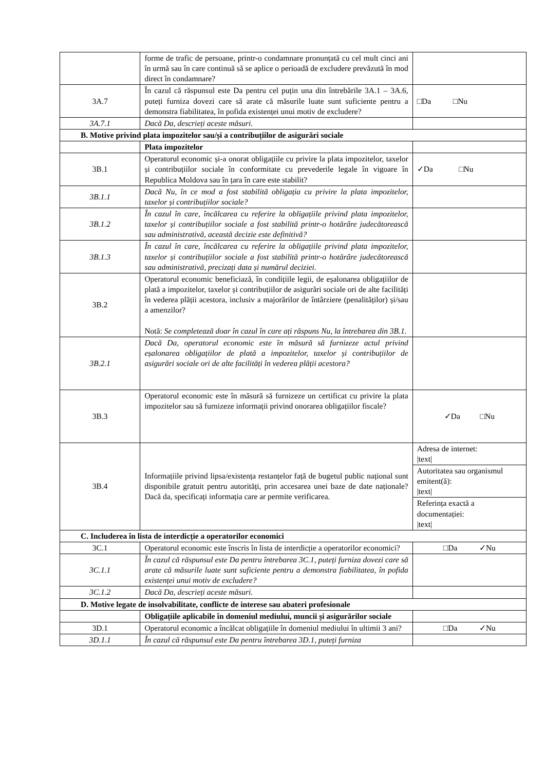| | forme de trafic de persoane, printr-o condamnare pronunțată cu cel mult cinci ani în urmă sau în care continuă să se aplice o perioadă de excludere prevăzută în mod direct în condamnare? | |
| 3A.7 | În cazul că răspunsul este Da pentru cel puțin una din întrebările 3A.1 – 3A.6, puteți furniza dovezi care să arate că măsurile luate sunt suficiente pentru a demonstra fiabilitatea, în pofida existenței unui motiv de excludere? | □Da □Nu |
| 3A.7.1 | Dacă Da, descrieți aceste măsuri. | |
| B. Motive privind plata impozitelor sau/și a contribuțiilor de asigurări sociale | | |
| | Plata impozitelor | |
| 3B.1 | Operatorul economic și-a onorat obligațiile cu privire la plata impozitelor, taxelor și contribuțiilor sociale în conformitate cu prevederile legale în vigoare în Republica Moldova sau în țara în care este stabilit? | ✓Da □Nu |
| 3B.1.1 | Dacă Nu, în ce mod a fost stabilită obligația cu privire la plata impozitelor, taxelor și contribuțiilor sociale? | |
| 3B.1.2 | În cazul în care, încălcarea cu referire la obligațiile privind plata impozitelor, taxelor și contribuțiilor sociale a fost stabilită printr-o hotărâre judecătorească sau administrativă, această decizie este definitivă? | |
| 3B.1.3 | În cazul în care, încălcarea cu referire la obligațiile privind plata impozitelor, taxelor și contribuțiilor sociale a fost stabilită printr-o hotărâre judecătorească sau administrativă, precizați data și numărul deciziei. | |
| 3B.2 | Operatorul economic beneficiază, în condițiile legii, de eșalonarea obligațiilor de plată a impozitelor, taxelor și contribuțiilor de asigurări sociale ori de alte facilități în vederea plății acestora, inclusiv a majorărilor de întârziere (penalităților) și/sau a amenzilor? Notă: Se completează doar în cazul în care ați răspuns Nu, la întrebarea din 3B.1. | |
| 3B.2.1 | Dacă Da, operatorul economic este în măsură să furnizeze actul privind eșalonarea obligațiilor de plată a impozitelor, taxelor și contribuțiilor de asigurări sociale ori de alte facilități în vederea plății acestora? | |
| 3B.3 | Operatorul economic este în măsură să furnizeze un certificat cu privire la plata impozitelor sau să furnizeze informații privind onorarea obligațiilor fiscale? | ✓Da □Nu |
| 3B.4 | Informațiile privind lipsa/existența restanțelor față de bugetul public național sunt disponibile gratuit pentru autorități, prin accesarea unei baze de date naționale? Dacă da, specificați informația care ar permite verificarea. | Adresa de internet: /text/ |
| | | Autoritatea sau organismul emitent(ă): /text/ |
| | | Referința exactă a documentației: /text/ |
| C. Includerea în lista de interdicție a operatorilor economici | | |
| 3C.1 | Operatorul economic este înscris în lista de interdicție a operatorilor economici? | □Da ✓Nu |
| 3C.1.1 | În cazul că răspunsul este Da pentru întrebarea 3C.1, puteți furniza dovezi care să arate că măsurile luate sunt suficiente pentru a demonstra fiabilitatea, în pofida existenței unui motiv de excludere? | |
| 3C.1.2 | Dacă Da, descrieți aceste măsuri. | |
| D. Motive legate de insolvabilitate, conflicte de interese sau abateri profesionale | | |
| | Obligațiile aplicabile în domeniul mediului, muncii și asigurărilor sociale | |
| 3D.1 | Operatorul economic a încălcat obligațiile în domeniul mediului în ultimii 3 ani? | □Da ✓Nu |
| 3D.1.1 | În cazul că răspunsul este Da pentru întrebarea 3D.1, puteți furniza | |